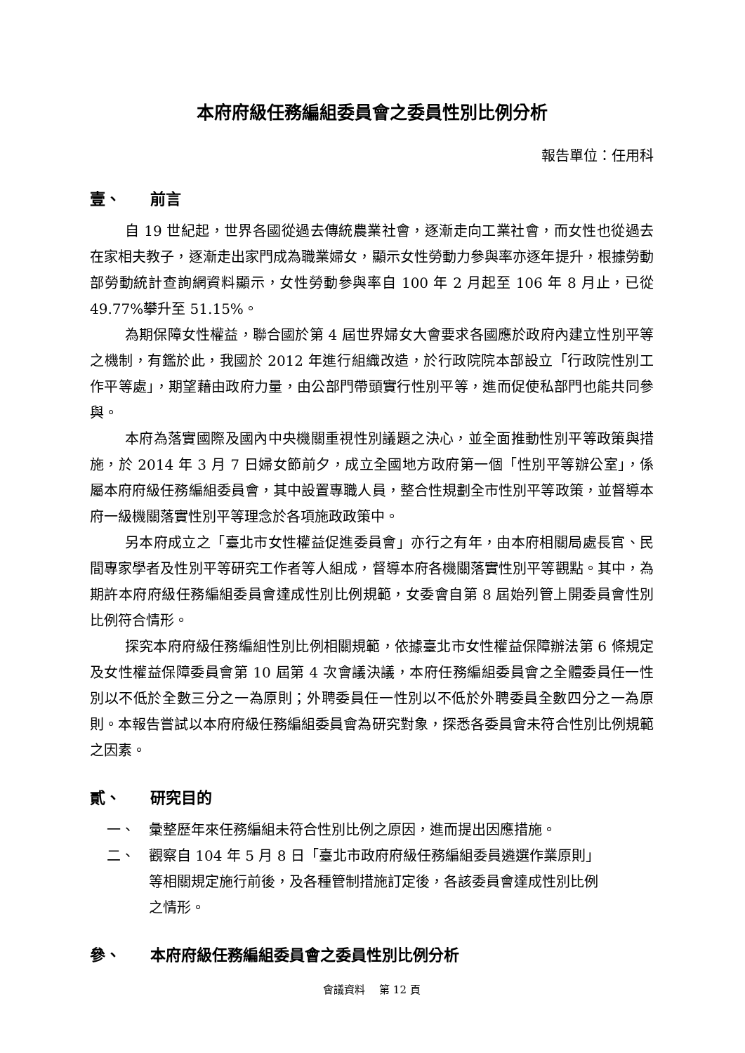本府府級任務編組委員會之委員性別比例分析
報告單位：任用科
壹、 前言
自 19 世紀起，世界各國從過去傳統農業社會，逐漸走向工業社會，而女性也從過去在家相夫教子，逐漸走出家門成為職業婦女，顯示女性勞動力參與率亦逐年提升，根據勞動部勞動統計查詢網資料顯示，女性勞動參與率自 100 年 2 月起至 106 年 8 月止，已從 49.77%攀升至 51.15%。
為期保障女性權益，聯合國於第 4 屆世界婦女大會要求各國應於政府內建立性別平等之機制，有鑑於此，我國於 2012 年進行組織改造，於行政院院本部設立「行政院性別工作平等處」，期望藉由政府力量，由公部門帶頭實行性別平等，進而促使私部門也能共同參與。
本府為落實國際及國內中央機關重視性別議題之決心，並全面推動性別平等政策與措施，於 2014 年 3 月 7 日婦女節前夕，成立全國地方政府第一個「性別平等辦公室」，係屬本府府級任務編組委員會，其中設置專職人員，整合性規劃全市性別平等政策，並督導本府一級機關落實性別平等理念於各項施政政策中。
另本府成立之「臺北市女性權益促進委員會」亦行之有年，由本府相關局處長官、民間專家學者及性別平等研究工作者等人組成，督導本府各機關落實性別平等觀點。其中，為期許本府府級任務編組委員會達成性別比例規範，女委會自第 8 屆始列管上開委員會性別比例符合情形。
探究本府府級任務編組性別比例相關規範，依據臺北市女性權益保障辦法第 6 條規定及女性權益保障委員會第 10 屆第 4 次會議決議，本府任務編組委員會之全體委員任一性別以不低於全數三分之一為原則；外聘委員任一性別以不低於外聘委員全數四分之一為原則。本報告嘗試以本府府級任務編組委員會為研究對象，探悉各委員會未符合性別比例規範之因素。
貳、 研究目的
一、 彙整歷年來任務編組未符合性別比例之原因，進而提出因應措施。
二、 觀察自 104 年 5 月 8 日「臺北市政府府級任務編組委員遴選作業原則」等相關規定施行前後，及各種管制措施訂定後，各該委員會達成性別比例之情形。
參、 本府府級任務編組委員會之委員性別比例分析
會議資料　 第 12 頁